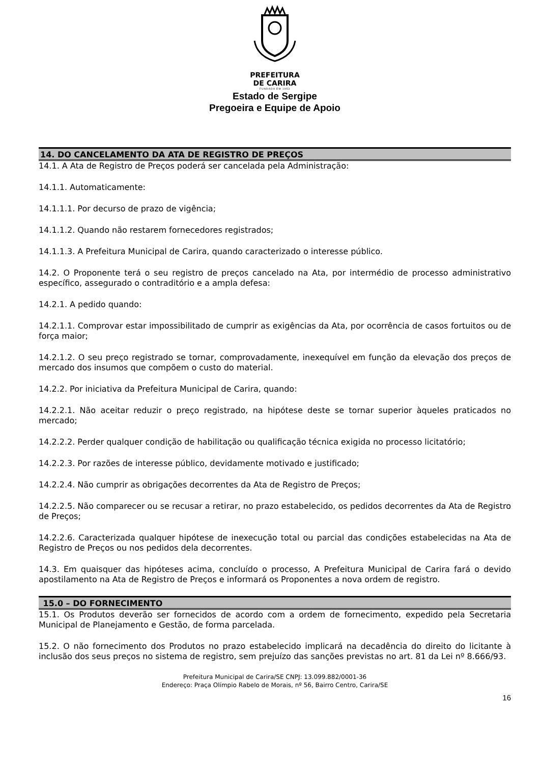PREFEITURA
DE CARIRA
FUNDADA EM 1953
Estado de Sergipe
Pregoeira e Equipe de Apoio
14. DO CANCELAMENTO DA ATA DE REGISTRO DE PREÇOS
14.1. A Ata de Registro de Preços poderá ser cancelada pela Administração:
14.1.1. Automaticamente:
14.1.1.1. Por decurso de prazo de vigência;
14.1.1.2. Quando não restarem fornecedores registrados;
14.1.1.3. A Prefeitura Municipal de Carira, quando caracterizado o interesse público.
14.2. O Proponente terá o seu registro de preços cancelado na Ata, por intermédio de processo administrativo específico, assegurado o contraditório e a ampla defesa:
14.2.1. A pedido quando:
14.2.1.1. Comprovar estar impossibilitado de cumprir as exigências da Ata, por ocorrência de casos fortuitos ou de força maior;
14.2.1.2. O seu preço registrado se tornar, comprovadamente, inexequível em função da elevação dos preços de mercado dos insumos que compõem o custo do material.
14.2.2. Por iniciativa da Prefeitura Municipal de Carira, quando:
14.2.2.1. Não aceitar reduzir o preço registrado, na hipótese deste se tornar superior àqueles praticados no mercado;
14.2.2.2. Perder qualquer condição de habilitação ou qualificação técnica exigida no processo licitatório;
14.2.2.3. Por razões de interesse público, devidamente motivado e justificado;
14.2.2.4. Não cumprir as obrigações decorrentes da Ata de Registro de Preços;
14.2.2.5. Não comparecer ou se recusar a retirar, no prazo estabelecido, os pedidos decorrentes da Ata de Registro de Preços;
14.2.2.6. Caracterizada qualquer hipótese de inexecução total ou parcial das condições estabelecidas na Ata de Registro de Preços ou nos pedidos dela decorrentes.
14.3. Em quaisquer das hipóteses acima, concluído o processo, A Prefeitura Municipal de Carira fará o devido apostilamento na Ata de Registro de Preços e informará os Proponentes a nova ordem de registro.
15.0 – DO FORNECIMENTO
15.1. Os Produtos deverão ser fornecidos de acordo com a ordem de fornecimento, expedido pela Secretaria Municipal de Planejamento e Gestão, de forma parcelada.
15.2. O não fornecimento dos Produtos no prazo estabelecido implicará na decadência do direito do licitante à inclusão dos seus preços no sistema de registro, sem prejuízo das sanções previstas no art. 81 da Lei nº 8.666/93.
Prefeitura Municipal de Carira/SE CNPJ: 13.099.882/0001-36
Endereço: Praça Olímpio Rabelo de Morais, nº 56, Bairro Centro, Carira/SE
16